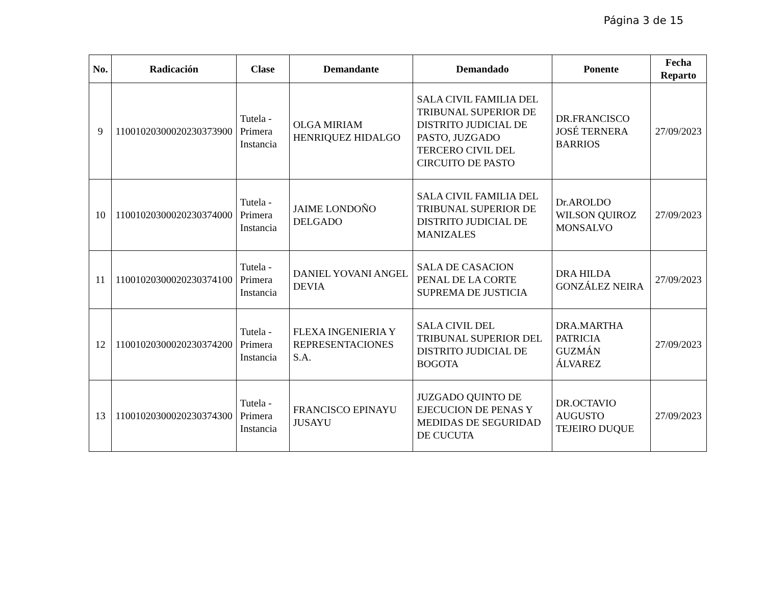Página 3 de 15
| No. | Radicación | Clase | Demandante | Demandado | Ponente | Fecha Reparto |
| --- | --- | --- | --- | --- | --- | --- |
| 9 | 11001020300020230373900 | Tutela - Primera Instancia | OLGA MIRIAM HENRIQUEZ HIDALGO | SALA CIVIL FAMILIA DEL TRIBUNAL SUPERIOR DE DISTRITO JUDICIAL DE PASTO, JUZGADO TERCERO CIVIL DEL CIRCUITO DE PASTO | DR.FRANCISCO JOSÉ TERNERA BARRIOS | 27/09/2023 |
| 10 | 11001020300020230374000 | Tutela - Primera Instancia | JAIME LONDOÑO DELGADO | SALA CIVIL FAMILIA DEL TRIBUNAL SUPERIOR DE DISTRITO JUDICIAL DE MANIZALES | Dr.AROLDO WILSON QUIROZ MONSALVO | 27/09/2023 |
| 11 | 11001020300020230374100 | Tutela - Primera Instancia | DANIEL YOVANI ANGEL DEVIA | SALA DE CASACION PENAL DE LA CORTE SUPREMA DE JUSTICIA | DRA HILDA GONZÁLEZ NEIRA | 27/09/2023 |
| 12 | 11001020300020230374200 | Tutela - Primera Instancia | FLEXA INGENIERIA Y REPRESENTACIONES S.A. | SALA CIVIL DEL TRIBUNAL SUPERIOR DEL DISTRITO JUDICIAL DE BOGOTA | DRA.MARTHA PATRICIA GUZMÁN ÁLVAREZ | 27/09/2023 |
| 13 | 11001020300020230374300 | Tutela - Primera Instancia | FRANCISCO EPINAYU JUSAYU | JUZGADO QUINTO DE EJECUCION DE PENAS Y MEDIDAS DE SEGURIDAD DE CUCUTA | DR.OCTAVIO AUGUSTO TEJEIRO DUQUE | 27/09/2023 |